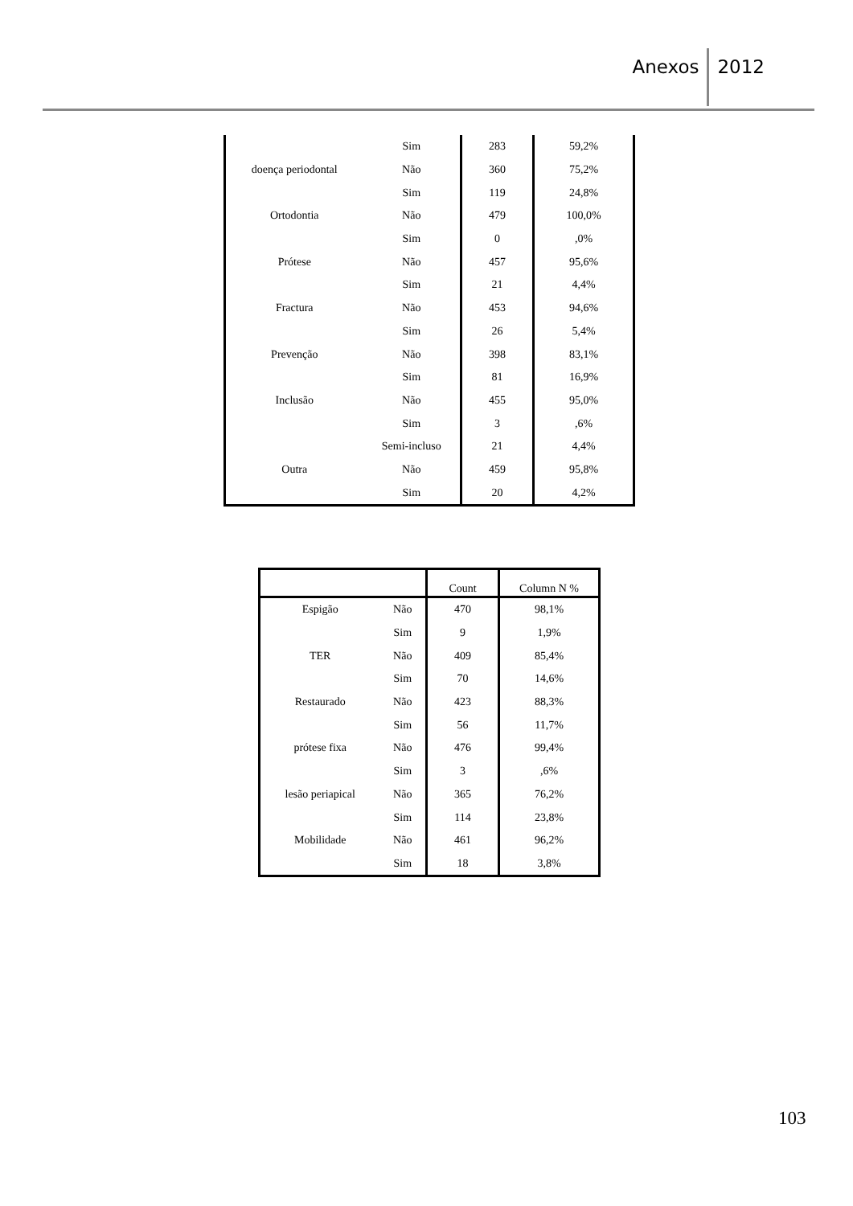Anexos 2012
| | Sim | 283 | 59,2% |
| doença periodontal | Não | 360 | 75,2% |
| | Sim | 119 | 24,8% |
| Ortodontia | Não | 479 | 100,0% |
| | Sim | 0 | ,0% |
| Prótese | Não | 457 | 95,6% |
| | Sim | 21 | 4,4% |
| Fractura | Não | 453 | 94,6% |
| | Sim | 26 | 5,4% |
| Prevenção | Não | 398 | 83,1% |
| | Sim | 81 | 16,9% |
| Inclusão | Não | 455 | 95,0% |
| | Sim | 3 | ,6% |
| | Semi-incluso | 21 | 4,4% |
| Outra | Não | 459 | 95,8% |
| | Sim | 20 | 4,2% |
| | | Count | Column N % |
| --- | --- | --- | --- |
| Espigão | Não | 470 | 98,1% |
| | Sim | 9 | 1,9% |
| TER | Não | 409 | 85,4% |
| | Sim | 70 | 14,6% |
| Restaurado | Não | 423 | 88,3% |
| | Sim | 56 | 11,7% |
| prótese fixa | Não | 476 | 99,4% |
| | Sim | 3 | ,6% |
| lesão periapical | Não | 365 | 76,2% |
| | Sim | 114 | 23,8% |
| Mobilidade | Não | 461 | 96,2% |
| | Sim | 18 | 3,8% |
103